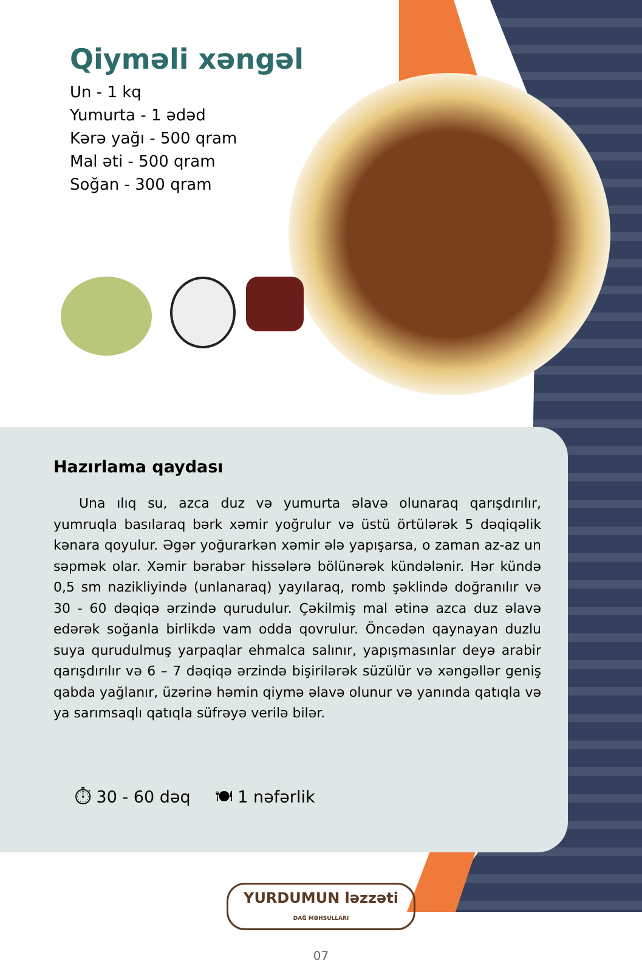Qiyməli xəngəl
Un - 1 kq
Yumurta - 1 ədəd
Kərə yağı - 500 qram
Mal əti - 500 qram
Soğan - 300 qram
Hazırlama qaydası
Una ılıq su, azca duz və yumurta əlavə olunaraq qarışdırılır, yumruqla basılaraq bərk xəmir yoğrulur və üstü örtülərək 5 dəqiqəlik kənara qoyulur. Əgər yoğurarkən xəmir ələ yapışarsa, o zaman az-az un səpmək olar. Xəmir bərabər hissələrə bölünərək kündələnir. Hər kündə 0,5 sm nazikliyində (unlanaraq) yayılaraq, romb şəklində doğranılır və 30 - 60 dəqiqə ərzində qurudulur. Çəkilmiş mal ətinə azca duz əlavə edərək soğanla birlikdə vam odda qovrulur. Öncədən qaynayan duzlu suya qurudulmuş yarpaqlar ehmalca salınır, yapışmasınlar deyə arabir qarışdırılır və 6 – 7 dəqiqə ərzində bişirilərək süzülür və xəngəllər geniş qabda yağlanır, üzərinə həmin qiymə əlavə olunur və yanında qatıqla və ya sarımsaqlı qatıqla süfrəyə verilə bilər.
⏱ 30 - 60 dəq 🍽 1 nəfərlik
YURDUMUN ləzzəti
DAĞ MƏHSULLARI
07